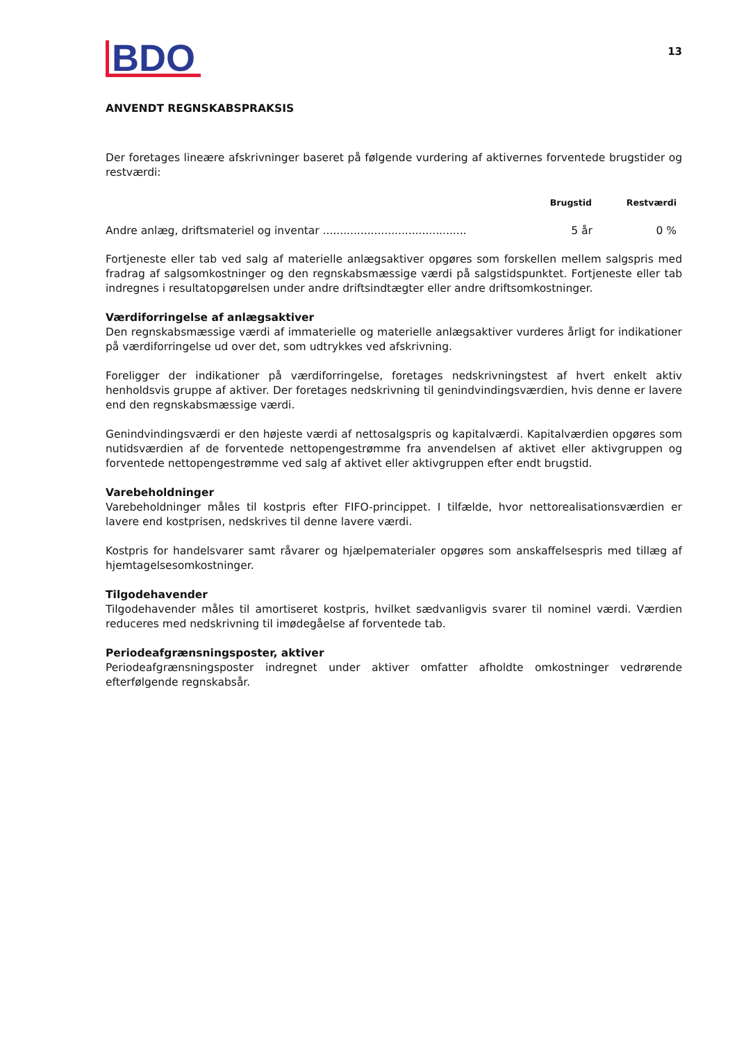BDO
13
ANVENDT REGNSKABSPRAKSIS
Der foretages lineære afskrivninger baseret på følgende vurdering af aktivernes forventede brugstider og restværdi:
| | Brugstid | Restværdi |
| --- | --- | --- |
| Andre anlæg, driftsmateriel og inventar .......................................... | 5 år | 0 % |
Fortjeneste eller tab ved salg af materielle anlægsaktiver opgøres som forskellen mellem salgspris med fradrag af salgsomkostninger og den regnskabsmæssige værdi på salgstidspunktet. Fortjeneste eller tab indregnes i resultatopgørelsen under andre driftsindtægter eller andre driftsomkostninger.
Værdiforringelse af anlægsaktiver
Den regnskabsmæssige værdi af immaterielle og materielle anlægsaktiver vurderes årligt for indikationer på værdiforringelse ud over det, som udtrykkes ved afskrivning.
Foreligger der indikationer på værdiforringelse, foretages nedskrivningstest af hvert enkelt aktiv henholdsvis gruppe af aktiver. Der foretages nedskrivning til genindvindingsværdien, hvis denne er lavere end den regnskabsmæssige værdi.
Genindvindingsværdi er den højeste værdi af nettosalgspris og kapitalværdi. Kapitalværdien opgøres som nutidsværdien af de forventede nettopengestrømme fra anvendelsen af aktivet eller aktivgruppen og forventede nettopengestrømme ved salg af aktivet eller aktivgruppen efter endt brugstid.
Varebeholdninger
Varebeholdninger måles til kostpris efter FIFO-princippet. I tilfælde, hvor nettorealisationsværdien er lavere end kostprisen, nedskrives til denne lavere værdi.
Kostpris for handelsvarer samt råvarer og hjælpematerialer opgøres som anskaffelsespris med tillæg af hjemtagelsesomkostninger.
Tilgodehavender
Tilgodehavender måles til amortiseret kostpris, hvilket sædvanligvis svarer til nominel værdi. Værdien reduceres med nedskrivning til imødegåelse af forventede tab.
Periodeafgrænsningsposter, aktiver
Periodeafgrænsningsposter indregnet under aktiver omfatter afholdte omkostninger vedrørende efterfølgende regnskabsår.